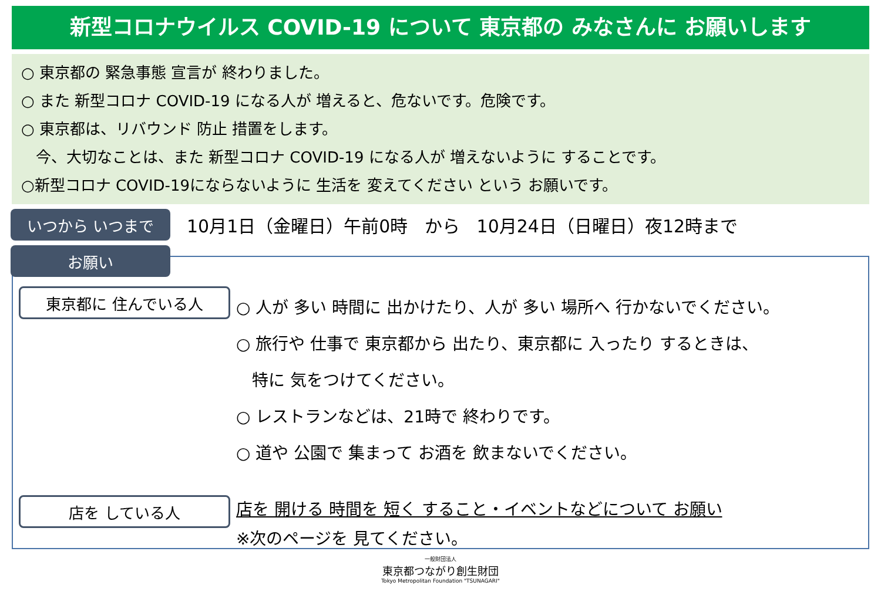新型コロナウイルス COVID-19 について 東京都の みなさんに お願いします
○ 東京都の 緊急事態 宣言が 終わりました。
○ また 新型コロナ COVID-19 になる人が 増えると、危ないです。危険です。
○ 東京都は、リバウンド 防止 措置をします。
今、大切なことは、また 新型コロナ COVID-19 になる人が 増えないように することです。
○新型コロナ COVID-19にならないように 生活を 変えてください という お願いです。
いつから いつまで
10月1日（金曜日）午前0時 から 10月24日（日曜日）夜12時まで
お願い
東京都に 住んでいる人
店を している人
○ 人が 多い 時間に 出かけたり、人が 多い 場所へ 行かないでください。
○ 旅行や 仕事で 東京都から 出たり、東京都に 入ったり するときは、
特に 気をつけてください。
○ レストランなどは、21時で 終わりです。
○ 道や 公園で 集まって お酒を 飲まないでください。
店を 開ける 時間を 短く すること・イベントなどについて お願い
※次のページを 見てください。
一般財団法人
東京都つながり創生財団
Tokyo Metropolitan Foundation "TSUNAGARI"